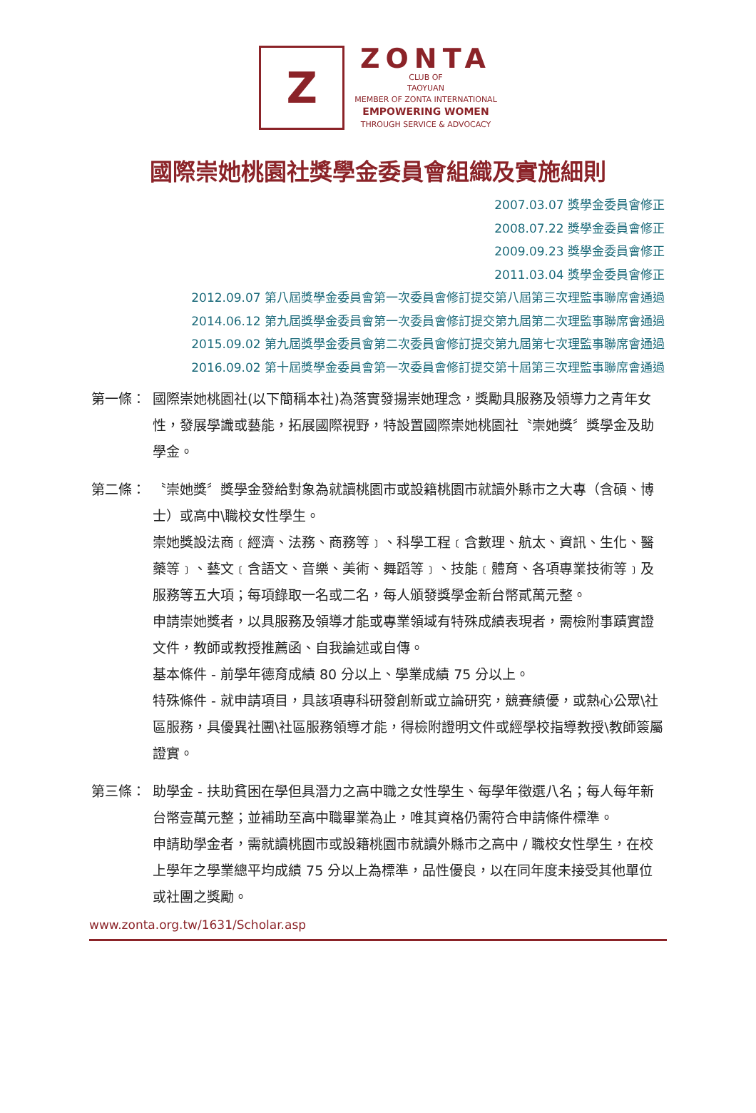Z
ZONTA
CLUB OF
TAOYUAN
MEMBER OF ZONTA INTERNATIONAL
EMPOWERING WOMEN
THROUGH SERVICE & ADVOCACY
國際崇她桃園社獎學金委員會組織及實施細則
2007.03.07 獎學金委員會修正
2008.07.22 獎學金委員會修正
2009.09.23 獎學金委員會修正
2011.03.04 獎學金委員會修正
2012.09.07 第八屆獎學金委員會第一次委員會修訂提交第八屆第三次理監事聯席會通過
2014.06.12 第九屆獎學金委員會第一次委員會修訂提交第九屆第二次理監事聯席會通過
2015.09.02 第九屆獎學金委員會第二次委員會修訂提交第九屆第七次理監事聯席會通過
2016.09.02 第十屆獎學金委員會第一次委員會修訂提交第十屆第三次理監事聯席會通過
第一條： 國際崇她桃園社(以下簡稱本社)為落實發揚崇她理念，獎勵具服務及領導力之青年女性，發展學識或藝能，拓展國際視野，特設置國際崇她桃園社〝崇她獎〞獎學金及助學金。
第二條： 〝崇她獎〞獎學金發給對象為就讀桃園市或設籍桃園市就讀外縣市之大專（含碩、博士）或高中\職校女性學生。
崇她獎設法商﹝經濟、法務、商務等﹞、科學工程﹝含數理、航太、資訊、生化、醫藥等﹞、藝文﹝含語文、音樂、美術、舞蹈等﹞、技能﹝體育、各項專業技術等﹞及服務等五大項；每項錄取一名或二名，每人頒發獎學金新台幣貳萬元整。
申請崇她獎者，以具服務及領導才能或專業領域有特殊成績表現者，需檢附事蹟實證文件，教師或教授推薦函、自我論述或自傳。
基本條件 - 前學年德育成績 80 分以上、學業成績 75 分以上。
特殊條件 - 就申請項目，具該項專科研發創新或立論研究，競賽績優，或熱心公眾\社區服務，具優異社團\社區服務領導才能，得檢附證明文件或經學校指導教授\教師簽屬證實。
第三條： 助學金 - 扶助貧困在學但具潛力之高中職之女性學生、每學年徵選八名；每人每年新台幣壹萬元整；並補助至高中職畢業為止，唯其資格仍需符合申請條件標準。
申請助學金者，需就讀桃園市或設籍桃園市就讀外縣市之高中 / 職校女性學生，在校上學年之學業總平均成績 75 分以上為標準，品性優良，以在同年度未接受其他單位或社團之獎勵。
www.zonta.org.tw/1631/Scholar.asp